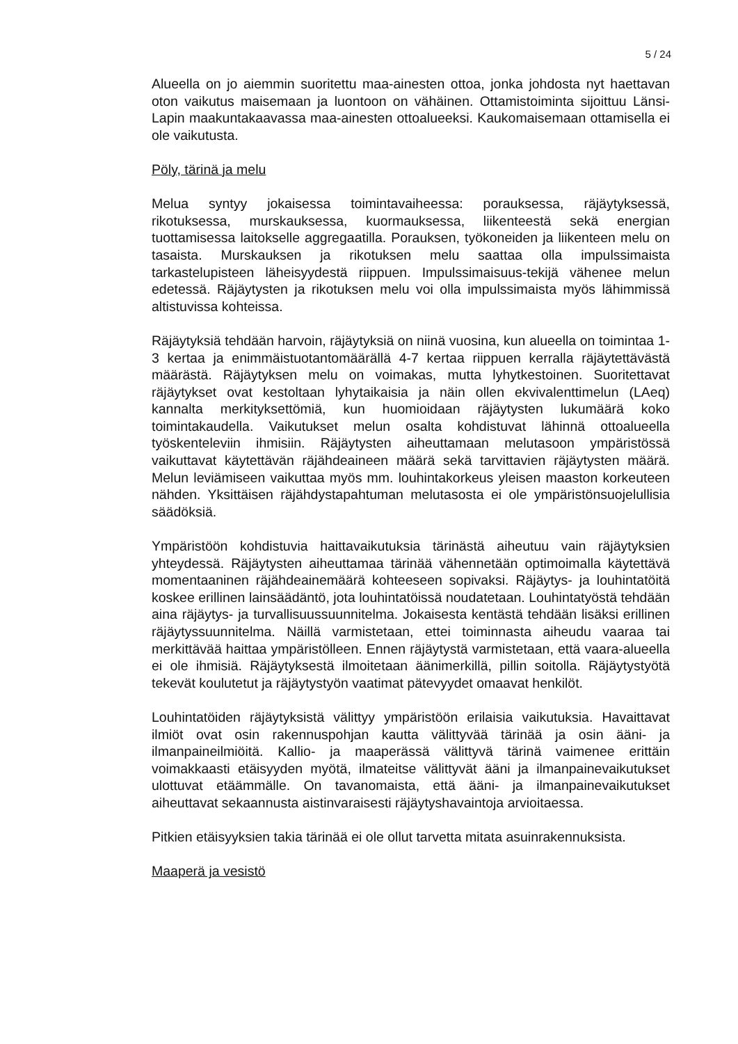5 / 24
Alueella on jo aiemmin suoritettu maa-ainesten ottoa, jonka johdosta nyt haettavan oton vaikutus maisemaan ja luontoon on vähäinen. Ottamistoiminta sijoittuu Länsi-Lapin maakuntakaavassa maa-ainesten ottoalueeksi. Kaukomaisemaan ottamisella ei ole vaikutusta.
Pöly, tärinä ja melu
Melua syntyy jokaisessa toimintavaiheessa: porauksessa, räjäytyksessä, rikotuksessa, murskauksessa, kuormauksessa, liikenteestä sekä energian tuottamisessa laitokselle aggregaatilla. Porauksen, työkoneiden ja liikenteen melu on tasaista. Murskauksen ja rikotuksen melu saattaa olla impulssimaista tarkastelupisteen läheisyydestä riippuen. Impulssimaisuus-tekijä vähenee melun edetessä. Räjäytysten ja rikotuksen melu voi olla impulssimaista myös lähimmissä altistuvissa kohteissa.
Räjäytyksiä tehdään harvoin, räjäytyksiä on niinä vuosina, kun alueella on toimintaa 1-3 kertaa ja enimmäistuotantomäärällä 4-7 kertaa riippuen kerralla räjäytettävästä määrästä. Räjäytyksen melu on voimakas, mutta lyhytkestoinen. Suoritettavat räjäytykset ovat kestoltaan lyhytaikaisia ja näin ollen ekvivalenttimelun (LAeq) kannalta merkityksettömiä, kun huomioidaan räjäytysten lukumäärä koko toimintakaudella. Vaikutukset melun osalta kohdistuvat lähinnä ottoalueella työskenteleviin ihmisiin. Räjäytysten aiheuttamaan melutasoon ympäristössä vaikuttavat käytettävän räjähdeaineen määrä sekä tarvittavien räjäytysten määrä. Melun leviämiseen vaikuttaa myös mm. louhintakorkeus yleisen maaston korkeuteen nähden. Yksittäisen räjähdystapahtuman melutasosta ei ole ympäristönsuojelullisia säädöksiä.
Ympäristöön kohdistuvia haittavaikutuksia tärinästä aiheutuu vain räjäytyksien yhteydessä. Räjäytysten aiheuttamaa tärinää vähennetään optimoimalla käytettävä momentaaninen räjähdeainemäärä kohteeseen sopivaksi. Räjäytys- ja louhintatöitä koskee erillinen lainsäädäntö, jota louhintatöissä noudatetaan. Louhintatyöstä tehdään aina räjäytys- ja turvallisuussuunnitelma. Jokaisesta kentästä tehdään lisäksi erillinen räjäytyssuunnitelma. Näillä varmistetaan, ettei toiminnasta aiheudu vaaraa tai merkittävää haittaa ympäristölleen. Ennen räjäytystä varmistetaan, että vaara-alueella ei ole ihmisiä. Räjäytyksestä ilmoitetaan äänimerkillä, pillin soitolla. Räjäytystyötä tekevät koulutetut ja räjäytystyön vaatimat pätevyydet omaavat henkilöt.
Louhintatöiden räjäytyksistä välittyy ympäristöön erilaisia vaikutuksia. Havaittavat ilmiöt ovat osin rakennuspohjan kautta välittyvää tärinää ja osin ääni- ja ilmanpaineilmiöitä. Kallio- ja maaperässä välittyvä tärinä vaimenee erittäin voimakkaasti etäisyyden myötä, ilmateitse välittyvät ääni ja ilmanpainevaikutukset ulottuvat etäämmälle. On tavanomaista, että ääni- ja ilmanpainevaikutukset aiheuttavat sekaannusta aistinvaraisesti räjäytyshavaintoja arvioitaessa.
Pitkien etäisyyksien takia tärinää ei ole ollut tarvetta mitata asuinrakennuksista.
Maaperä ja vesistö